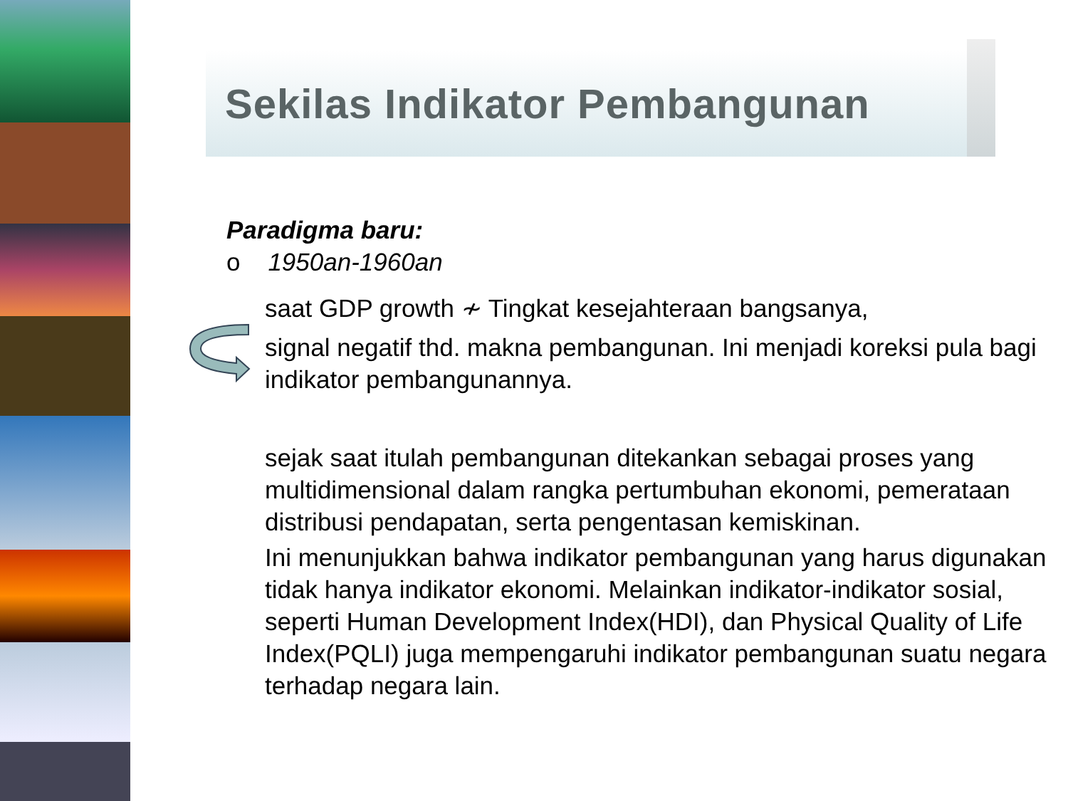Sekilas Indikator Pembangunan
Paradigma baru:
o 1950an-1960an
saat GDP growth ≁ Tingkat kesejahteraan bangsanya,
signal negatif thd. makna pembangunan. Ini menjadi koreksi pula bagi indikator pembangunannya.
sejak saat itulah pembangunan ditekankan sebagai proses yang multidimensional dalam rangka pertumbuhan ekonomi, pemerataan distribusi pendapatan, serta pengentasan kemiskinan.
Ini menunjukkan bahwa indikator pembangunan yang harus digunakan tidak hanya indikator ekonomi. Melainkan indikator-indikator sosial, seperti Human Development Index(HDI), dan Physical Quality of Life Index(PQLI) juga mempengaruhi indikator pembangunan suatu negara terhadap negara lain.